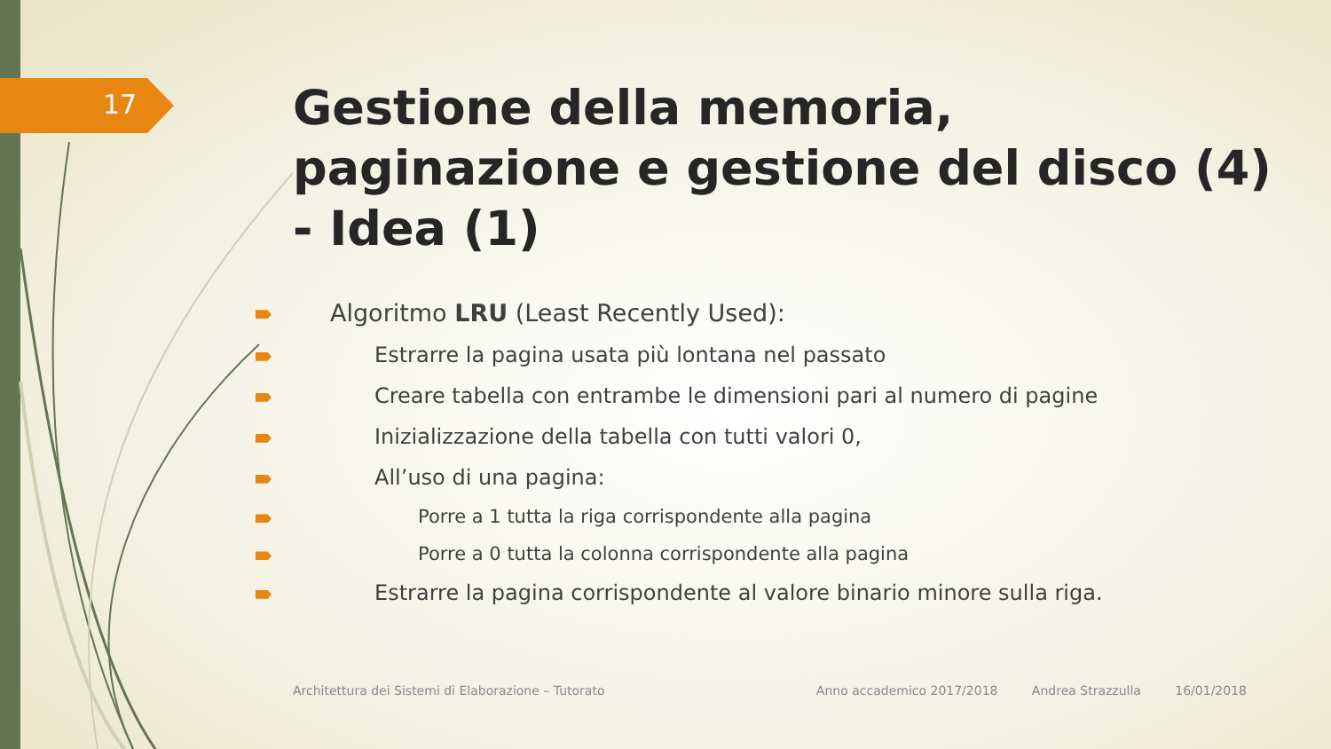17
Gestione della memoria, paginazione e gestione del disco (4) - Idea (1)
Algoritmo LRU (Least Recently Used):
Estrarre la pagina usata più lontana nel passato
Creare tabella con entrambe le dimensioni pari al numero di pagine
Inizializzazione della tabella con tutti valori 0,
All’uso di una pagina:
Porre a 1 tutta la riga corrispondente alla pagina
Porre a 0 tutta la colonna corrispondente alla pagina
Estrarre la pagina corrispondente al valore binario minore sulla riga.
Architettura dei Sistemi di Elaborazione – Tutorato Anno accademico 2017/2018 Andrea Strazzulla 16/01/2018